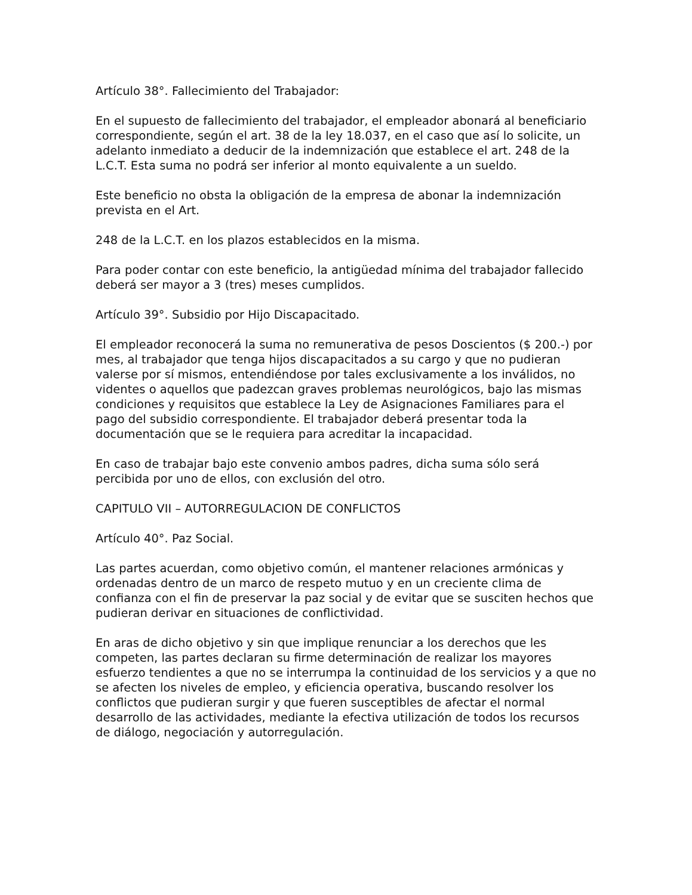Artículo 38°. Fallecimiento del Trabajador:
En el supuesto de fallecimiento del trabajador, el empleador abonará al beneficiario correspondiente, según el art. 38 de la ley 18.037, en el caso que así lo solicite, un adelanto inmediato a deducir de la indemnización que establece el art. 248 de la L.C.T. Esta suma no podrá ser inferior al monto equivalente a un sueldo.
Este beneficio no obsta la obligación de la empresa de abonar la indemnización prevista en el Art.
248 de la L.C.T. en los plazos establecidos en la misma.
Para poder contar con este beneficio, la antigüedad mínima del trabajador fallecido deberá ser mayor a 3 (tres) meses cumplidos.
Artículo 39°. Subsidio por Hijo Discapacitado.
El empleador reconocerá la suma no remunerativa de pesos Doscientos ($ 200.-) por mes, al trabajador que tenga hijos discapacitados a su cargo y que no pudieran valerse por sí mismos, entendiéndose por tales exclusivamente a los inválidos, no videntes o aquellos que padezcan graves problemas neurológicos, bajo las mismas condiciones y requisitos que establece la Ley de Asignaciones Familiares para el pago del subsidio correspondiente. El trabajador deberá presentar toda la documentación que se le requiera para acreditar la incapacidad.
En caso de trabajar bajo este convenio ambos padres, dicha suma sólo será percibida por uno de ellos, con exclusión del otro.
CAPITULO VII – AUTORREGULACION DE CONFLICTOS
Artículo 40°. Paz Social.
Las partes acuerdan, como objetivo común, el mantener relaciones armónicas y ordenadas dentro de un marco de respeto mutuo y en un creciente clima de confianza con el fin de preservar la paz social y de evitar que se susciten hechos que pudieran derivar en situaciones de conflictividad.
En aras de dicho objetivo y sin que implique renunciar a los derechos que les competen, las partes declaran su firme determinación de realizar los mayores esfuerzo tendientes a que no se interrumpa la continuidad de los servicios y a que no se afecten los niveles de empleo, y eficiencia operativa, buscando resolver los conflictos que pudieran surgir y que fueren susceptibles de afectar el normal desarrollo de las actividades, mediante la efectiva utilización de todos los recursos de diálogo, negociación y autorregulación.